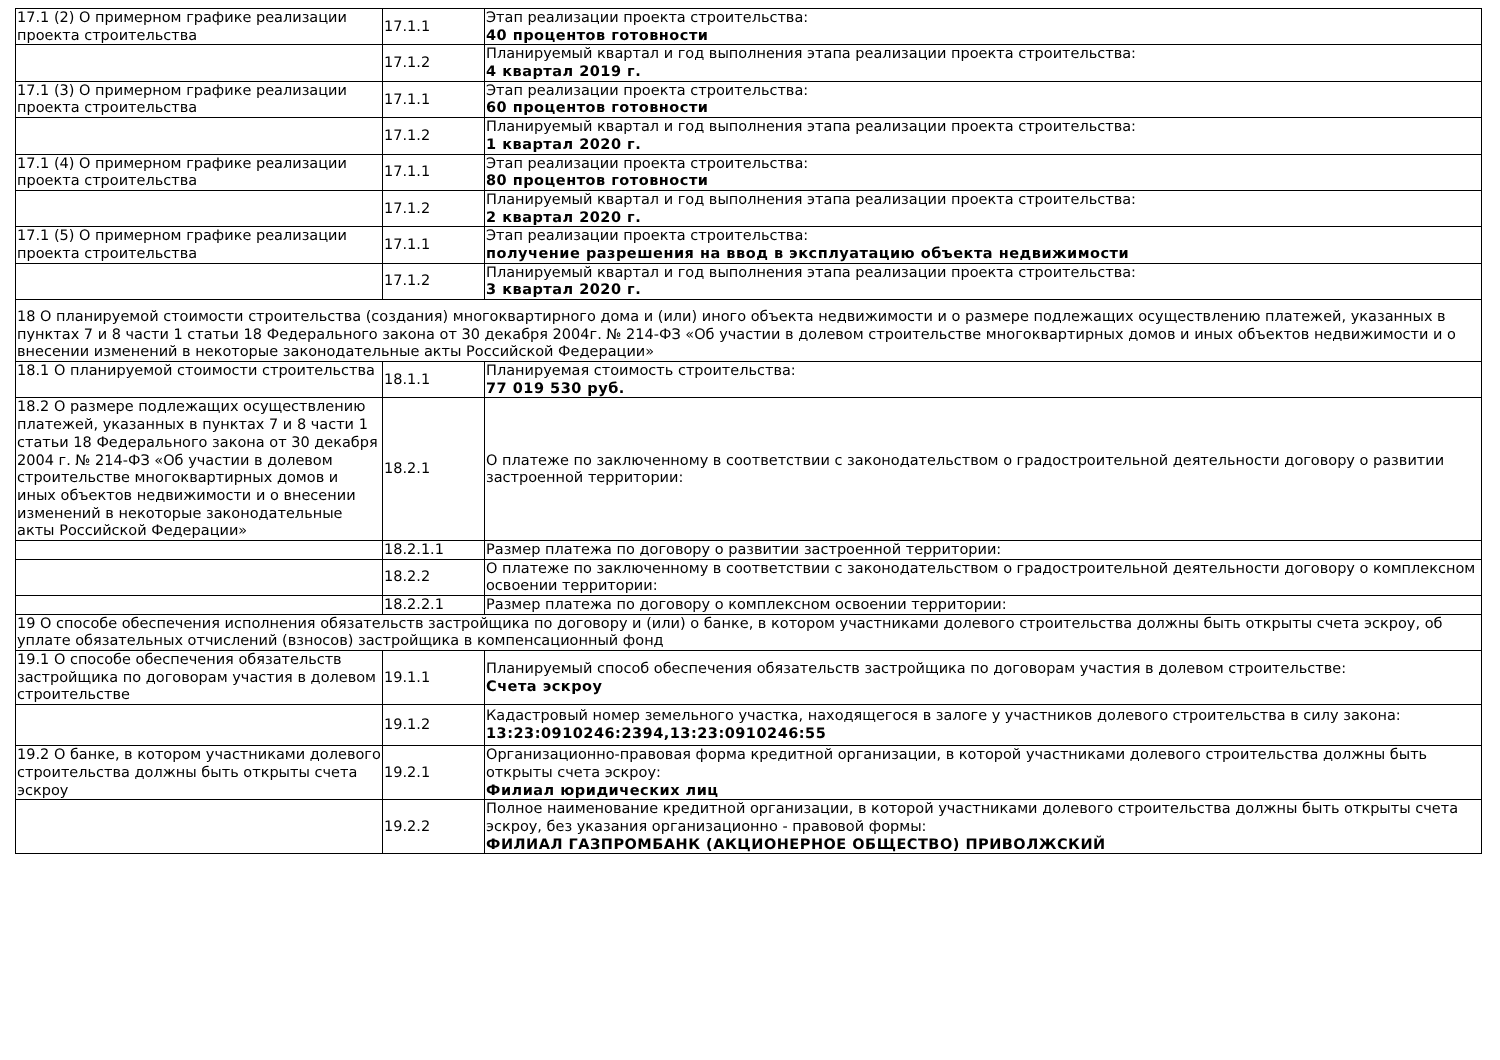| 17.1 (2) О примерном графике реализации проекта строительства | 17.1.1 | Этап реализации проекта строительства: 40 процентов готовности |
| | 17.1.2 | Планируемый квартал и год выполнения этапа реализации проекта строительства: 4 квартал 2019 г. |
| 17.1 (3) О примерном графике реализации проекта строительства | 17.1.1 | Этап реализации проекта строительства: 60 процентов готовности |
| | 17.1.2 | Планируемый квартал и год выполнения этапа реализации проекта строительства: 1 квартал 2020 г. |
| 17.1 (4) О примерном графике реализации проекта строительства | 17.1.1 | Этап реализации проекта строительства: 80 процентов готовности |
| | 17.1.2 | Планируемый квартал и год выполнения этапа реализации проекта строительства: 2 квартал 2020 г. |
| 17.1 (5) О примерном графике реализации проекта строительства | 17.1.1 | Этап реализации проекта строительства: получение разрешения на ввод в эксплуатацию объекта недвижимости |
| | 17.1.2 | Планируемый квартал и год выполнения этапа реализации проекта строительства: 3 квартал 2020 г. |
| 18 О планируемой стоимости строительства (создания) многоквартирного дома и (или) иного объекта недвижимости и о размере подлежащих осуществлению платежей, указанных в пунктах 7 и 8 части 1 статьи 18 Федерального закона от 30 декабря 2004г. № 214-ФЗ «Об участии в долевом строительстве многоквартирных домов и иных объектов недвижимости и о внесении изменений в некоторые законодательные акты Российской Федерации» | | |
| 18.1 О планируемой стоимости строительства | 18.1.1 | Планируемая стоимость строительства: 77 019 530 руб. |
| 18.2 О размере подлежащих осуществлению платежей, указанных в пунктах 7 и 8 части 1 статьи 18 Федерального закона от 30 декабря 2004 г. № 214-ФЗ «Об участии в долевом строительстве многоквартирных домов и иных объектов недвижимости и о внесении изменений в некоторые законодательные акты Российской Федерации» | 18.2.1 | О платеже по заключенному в соответствии с законодательством о градостроительной деятельности договору о развитии застроенной территории: |
| | 18.2.1.1 | Размер платежа по договору о развитии застроенной территории: |
| | 18.2.2 | О платеже по заключенному в соответствии с законодательством о градостроительной деятельности договору о комплексном освоении территории: |
| | 18.2.2.1 | Размер платежа по договору о комплексном освоении территории: |
| 19 О способе обеспечения исполнения обязательств застройщика по договору и (или) о банке, в котором участниками долевого строительства должны быть открыты счета эскроу, об уплате обязательных отчислений (взносов) застройщика в компенсационный фонд | | |
| 19.1 О способе обеспечения обязательств застройщика по договорам участия в долевом строительстве | 19.1.1 | Планируемый способ обеспечения обязательств застройщика по договорам участия в долевом строительстве: Счета эскроу |
| | 19.1.2 | Кадастровый номер земельного участка, находящегося в залоге у участников долевого строительства в силу закона: 13:23:0910246:2394,13:23:0910246:55 |
| 19.2 О банке, в котором участниками долевого строительства должны быть открыты счета эскроу | 19.2.1 | Организационно-правовая форма кредитной организации, в которой участниками долевого строительства должны быть открыты счета эскроу: Филиал юридических лиц |
| | 19.2.2 | Полное наименование кредитной организации, в которой участниками долевого строительства должны быть открыты счета эскроу, без указания организационно - правовой формы: ФИЛИАЛ ГАЗПРОМБАНК (АКЦИОНЕРНОЕ ОБЩЕСТВО) ПРИВОЛЖСКИЙ |